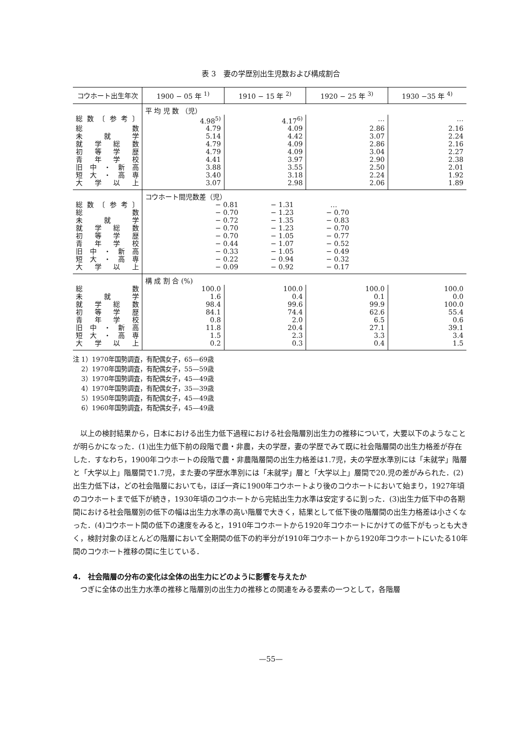表 3　妻の学歴別出生児数および構成割合
| コウホート出生年次 | 1900 − 05 年 <sup>1)</sup> | 1910 − 15 年 <sup>2)</sup> | 1920 − 25 年 <sup>3)</sup> | 1930 −35 年 <sup>4)</sup> |
| --- | --- | --- | --- | --- |
| | 平 均 児 数 （児） | | | |
| 総数〔参考〕 | 4.98<sup>5)</sup> | 4.17<sup>6)</sup> | … | … |
| 総数 | 4.79 | 4.09 | 2.86 | 2.16 |
| 未就学 | 5.14 | 4.42 | 3.07 | 2.24 |
| 就学総数 | 4.79 | 4.09 | 2.86 | 2.16 |
| 初等学歴 | 4.79 | 4.09 | 3.04 | 2.27 |
| 青年学校 | 4.41 | 3.97 | 2.90 | 2.38 |
| 旧中・新高 | 3.88 | 3.55 | 2.50 | 2.01 |
| 短大・高専 | 3.40 | 3.18 | 2.24 | 1.92 |
| 大学以上 | 3.07 | 2.98 | 2.06 | 1.89 |
| | コウホート間児数差（児） | | | |
| 総数〔参考〕 | − 0.81 − 1.31 … | | | |
| 総数 | − 0.70 − 1.23 − 0.70 | | | |
| 未就学 | − 0.72 − 1.35 − 0.83 | | | |
| 就学総数 | − 0.70 − 1.23 − 0.70 | | | |
| 初等学歴 | − 0.70 − 1.05 − 0.77 | | | |
| 青年学校 | − 0.44 − 1.07 − 0.52 | | | |
| 旧中・新高 | − 0.33 − 1.05 − 0.49 | | | |
| 短大・高専 | − 0.22 − 0.94 − 0.32 | | | |
| 大学以上 | − 0.09 − 0.92 − 0.17 | | | |
| | 構 成 割 合 (%) | | | |
| 総数 | 100.0 | 100.0 | 100.0 | 100.0 |
| 未就学 | 1.6 | 0.4 | 0.1 | 0.0 |
| 就学総数 | 98.4 | 99.6 | 99.9 | 100.0 |
| 初等学歴 | 84.1 | 74.4 | 62.6 | 55.4 |
| 青年学校 | 0.8 | 2.0 | 6.5 | 0.6 |
| 旧中・新高 | 11.8 | 20.4 | 27.1 | 39.1 |
| 短大・高専 | 1.5 | 2.3 | 3.3 | 3.4 |
| 大学以上 | 0.2 | 0.3 | 0.4 | 1.5 |
注 1）1970年国勢調査，有配偶女子，65—69歳
　 2）1970年国勢調査，有配偶女子，55—59歳
　 3）1970年国勢調査，有配偶女子，45—49歳
　 4）1970年国勢調査，有配偶女子，35—39歳
　 5）1950年国勢調査，有配偶女子，45—49歳
　 6）1960年国勢調査，有配偶女子，45—49歳
以上の検討結果から，日本における出生力低下過程における社会階層別出生力の推移について，大要以下のようなことが明らかになった．(1)出生力低下前の段階で農・非農，夫の学歴，妻の学歴でみて既に社会階層間の出生力格差が存在した．すなわち，1900年コウホートの段階で農・非農階層間の出生力格差は1.7児，夫の学歴水準別には「未就学」階層と「大学以上」階層間で1.7児，また妻の学歴水準別には「未就学」層と「大学以上」層間で20.児の差がみられた．(2)出生力低下は，どの社会階層においても，ほぼ一斉に1900年コウホートより後のコウホートにおいて始まり，1927年頃のコウホートまで低下が続き，1930年頃のコウホートから完結出生力水準は安定するに到った．(3)出生力低下中の各期間における社会階層別の低下の幅は出生力水準の高い階層で大きく，結果として低下後の階層間の出生力格差は小さくなった．(4)コウホート間の低下の速度をみると，1910年コウホートから1920年コウホートにかけての低下がもっとも大きく，検討対象のほとんどの階層において全期間の低下の約半分が1910年コウホートから1920年コウホートにいたる10年間のコウホート推移の間に生じている．
4.　社会階層の分布の変化は全体の出生力にどのように影響を与えたか
つぎに全体の出生力水準の推移と階層別の出生力の推移との関連をみる要素の一つとして，各階層
—55—